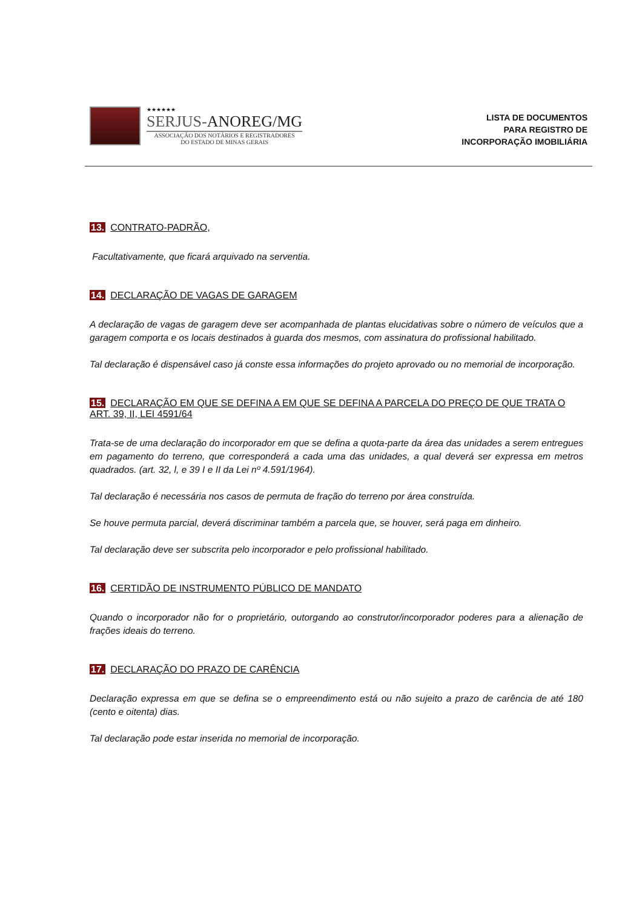★★★★★★
SERJUS-ANOREG/MG
ASSOCIAÇÃO DOS NOTÁRIOS E REGISTRADORES
DO ESTADO DE MINAS GERAIS
LISTA DE DOCUMENTOS
PARA REGISTRO DE
INCORPORAÇÃO IMOBILIÁRIA
13. CONTRATO-PADRÃO,
Facultativamente, que ficará arquivado na serventia.
14. DECLARAÇÃO DE VAGAS DE GARAGEM
A declaração de vagas de garagem deve ser acompanhada de plantas elucidativas sobre o número de veículos que a garagem comporta e os locais destinados à guarda dos mesmos, com assinatura do profissional habilitado.
Tal declaração é dispensável caso já conste essa informações do projeto aprovado ou no memorial de incorporação.
15. DECLARAÇÃO EM QUE SE DEFINA A EM QUE SE DEFINA A PARCELA DO PREÇO DE QUE TRATA O ART. 39, II, LEI 4591/64
Trata-se de uma declaração do incorporador em que se defina a quota-parte da área das unidades a serem entregues em pagamento do terreno, que corresponderá a cada uma das unidades, a qual deverá ser expressa em metros quadrados. (art. 32, l, e 39 I e II da Lei nº 4.591/1964).
Tal declaração é necessária nos casos de permuta de fração do terreno por área construída.
Se houve permuta parcial, deverá discriminar também a parcela que, se houver, será paga em dinheiro.
Tal declaração deve ser subscrita pelo incorporador e pelo profissional habilitado.
16. CERTIDÃO DE INSTRUMENTO PÚBLICO DE MANDATO
Quando o incorporador não for o proprietário, outorgando ao construtor/incorporador poderes para a alienação de frações ideais do terreno.
17. DECLARAÇÃO DO PRAZO DE CARÊNCIA
Declaração expressa em que se defina se o empreendimento está ou não sujeito a prazo de carência de até 180 (cento e oitenta) dias.
Tal declaração pode estar inserida no memorial de incorporação.